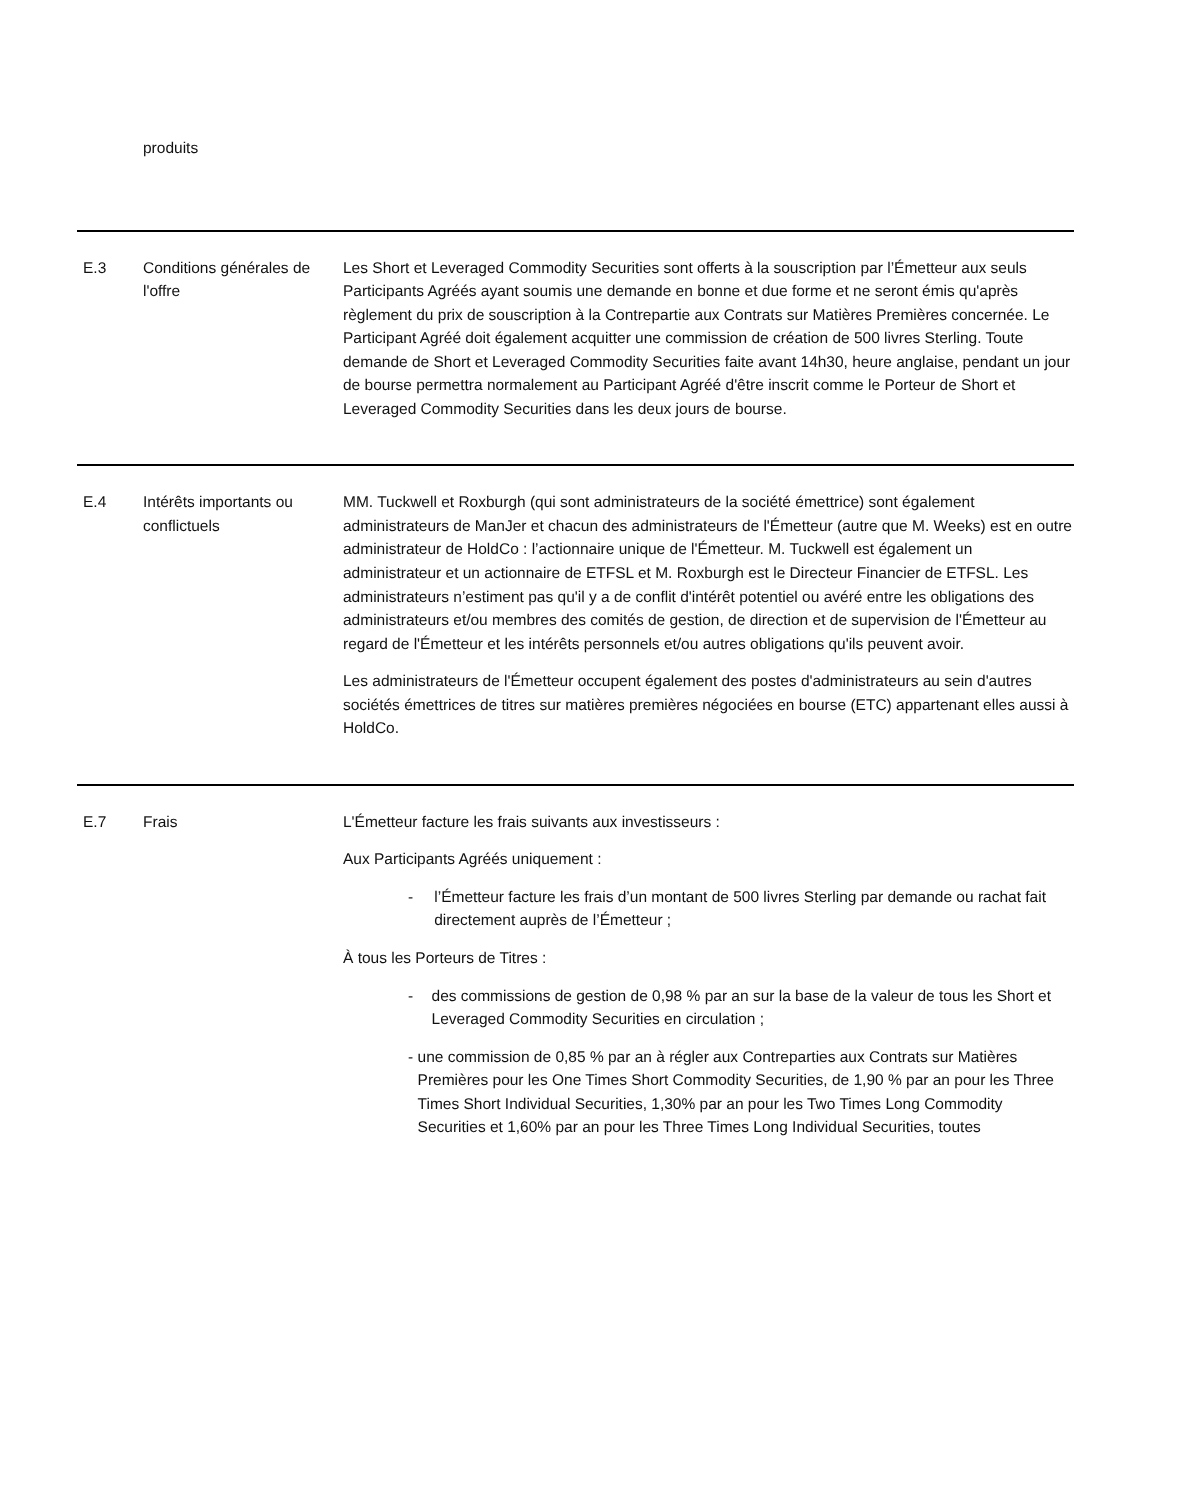| | produits | |
| E.3 | Conditions générales de l'offre | Les Short et Leveraged Commodity Securities sont offerts à la souscription par l’Émetteur aux seuls Participants Agréés ayant soumis une demande en bonne et due forme et ne seront émis qu'après règlement du prix de souscription à la Contrepartie aux Contrats sur Matières Premières concernée. Le Participant Agréé doit également acquitter une commission de création de 500 livres Sterling. Toute demande de Short et Leveraged Commodity Securities faite avant 14h30, heure anglaise, pendant un jour de bourse permettra normalement au Participant Agréé d'être inscrit comme le Porteur de Short et Leveraged Commodity Securities dans les deux jours de bourse. |
| E.4 | Intérêts importants ou conflictuels | MM. Tuckwell et Roxburgh (qui sont administrateurs de la société émettrice) sont également administrateurs de ManJer et chacun des administrateurs de l'Émetteur (autre que M. Weeks) est en outre administrateur de HoldCo : l’actionnaire unique de l'Émetteur. M. Tuckwell est également un administrateur et un actionnaire de ETFSL et M. Roxburgh est le Directeur Financier de ETFSL. Les administrateurs n’estiment pas qu'il y a de conflit d'intérêt potentiel ou avéré entre les obligations des administrateurs et/ou membres des comités de gestion, de direction et de supervision de l'Émetteur au regard de l'Émetteur et les intérêts personnels et/ou autres obligations qu'ils peuvent avoir. Les administrateurs de l'Émetteur occupent également des postes d'administrateurs au sein d'autres sociétés émettrices de titres sur matières premières négociées en bourse (ETC) appartenant elles aussi à HoldCo. |
| E.7 | Frais | L'Émetteur facture les frais suivants aux investisseurs : Aux Participants Agréés uniquement : - l’Émetteur facture les frais d’un montant de 500 livres Sterling par demande ou rachat fait directement auprès de l’Émetteur ; À tous les Porteurs de Titres : - des commissions de gestion de 0,98 % par an sur la base de la valeur de tous les Short et Leveraged Commodity Securities en circulation ; - une commission de 0,85 % par an à régler aux Contreparties aux Contrats sur Matières Premières pour les One Times Short Commodity Securities, de 1,90 % par an pour les Three Times Short Individual Securities, 1,30% par an pour les Two Times Long Commodity Securities et 1,60% par an pour les Three Times Long Individual Securities, toutes |